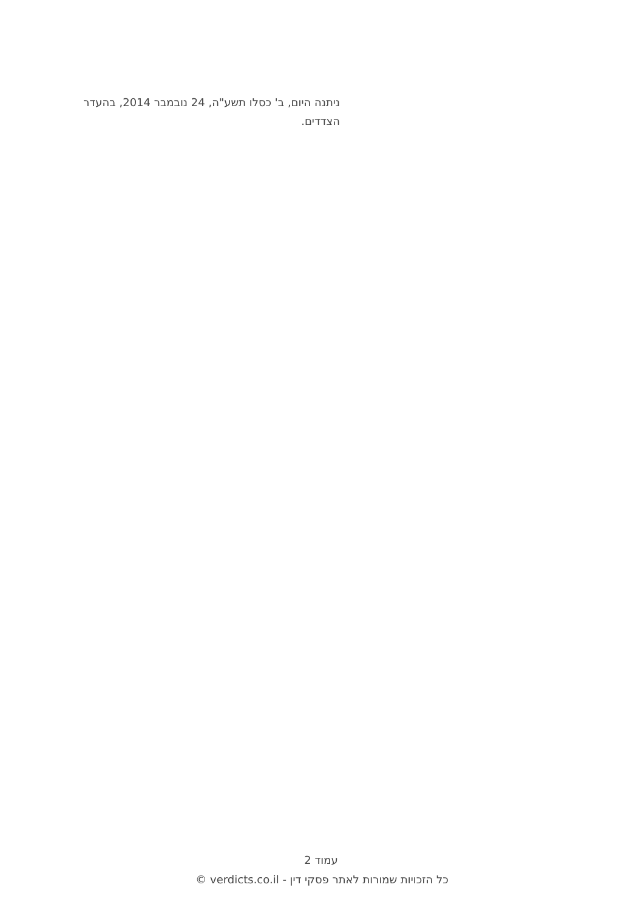ניתנה היום, ב' כסלו תשע"ה, 24 נובמבר 2014, בהעדר הצדדים.
עמוד 2
כל הזכויות שמורות לאתר פסקי דין - verdicts.co.il ©